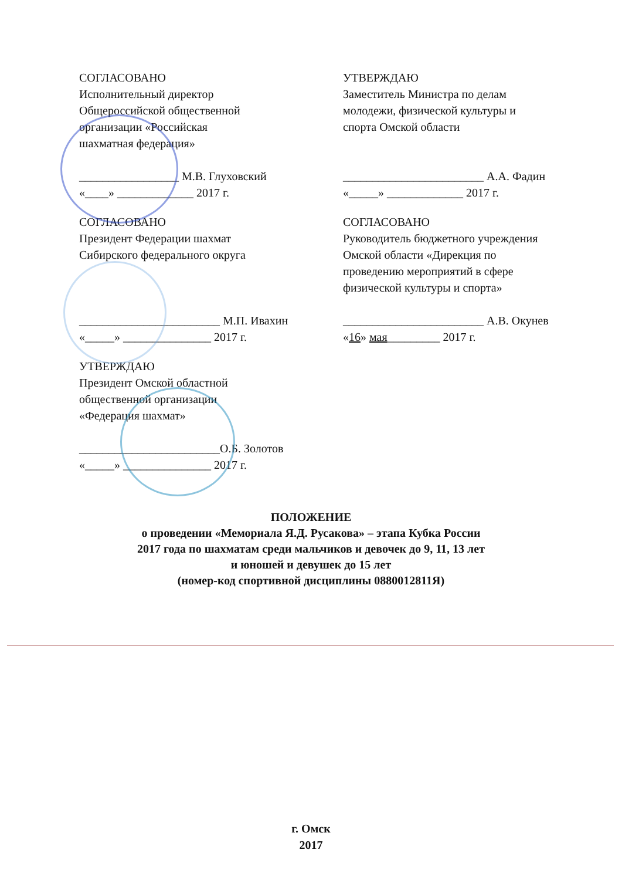СОГЛАСОВАНО
Исполнительный директор
Общероссийской общественной
организации «Российская
шахматная федерация»
_________________ М.В. Глуховский
«____» _____________ 2017 г.
УТВЕРЖДАЮ
Заместитель Министра по делам
молодежи, физической культуры и
спорта Омской области
________________________ А.А. Фадин
«_____» _____________ 2017 г.
СОГЛАСОВАНО
Президент Федерации шахмат
Сибирского федерального округа
________________________ М.П. Ивахин
«_____» _______________ 2017 г.
СОГЛАСОВАНО
Руководитель бюджетного учреждения
Омской области «Дирекция по
проведению мероприятий в сфере
физической культуры и спорта»
________________________ А.В. Окунев
«16» мая_________ 2017 г.
УТВЕРЖДАЮ
Президент Омской областной
общественной организации
«Федерация шахмат»
________________________О.Б. Золотов
«_____» _______________ 2017 г.
ПОЛОЖЕНИЕ
о проведении «Мемориала Я.Д. Русакова» – этапа Кубка России
2017 года по шахматам среди мальчиков и девочек до 9, 11, 13 лет
и юношей и девушек до 15 лет
(номер-код спортивной дисциплины 0880012811Я)
г. Омск
2017